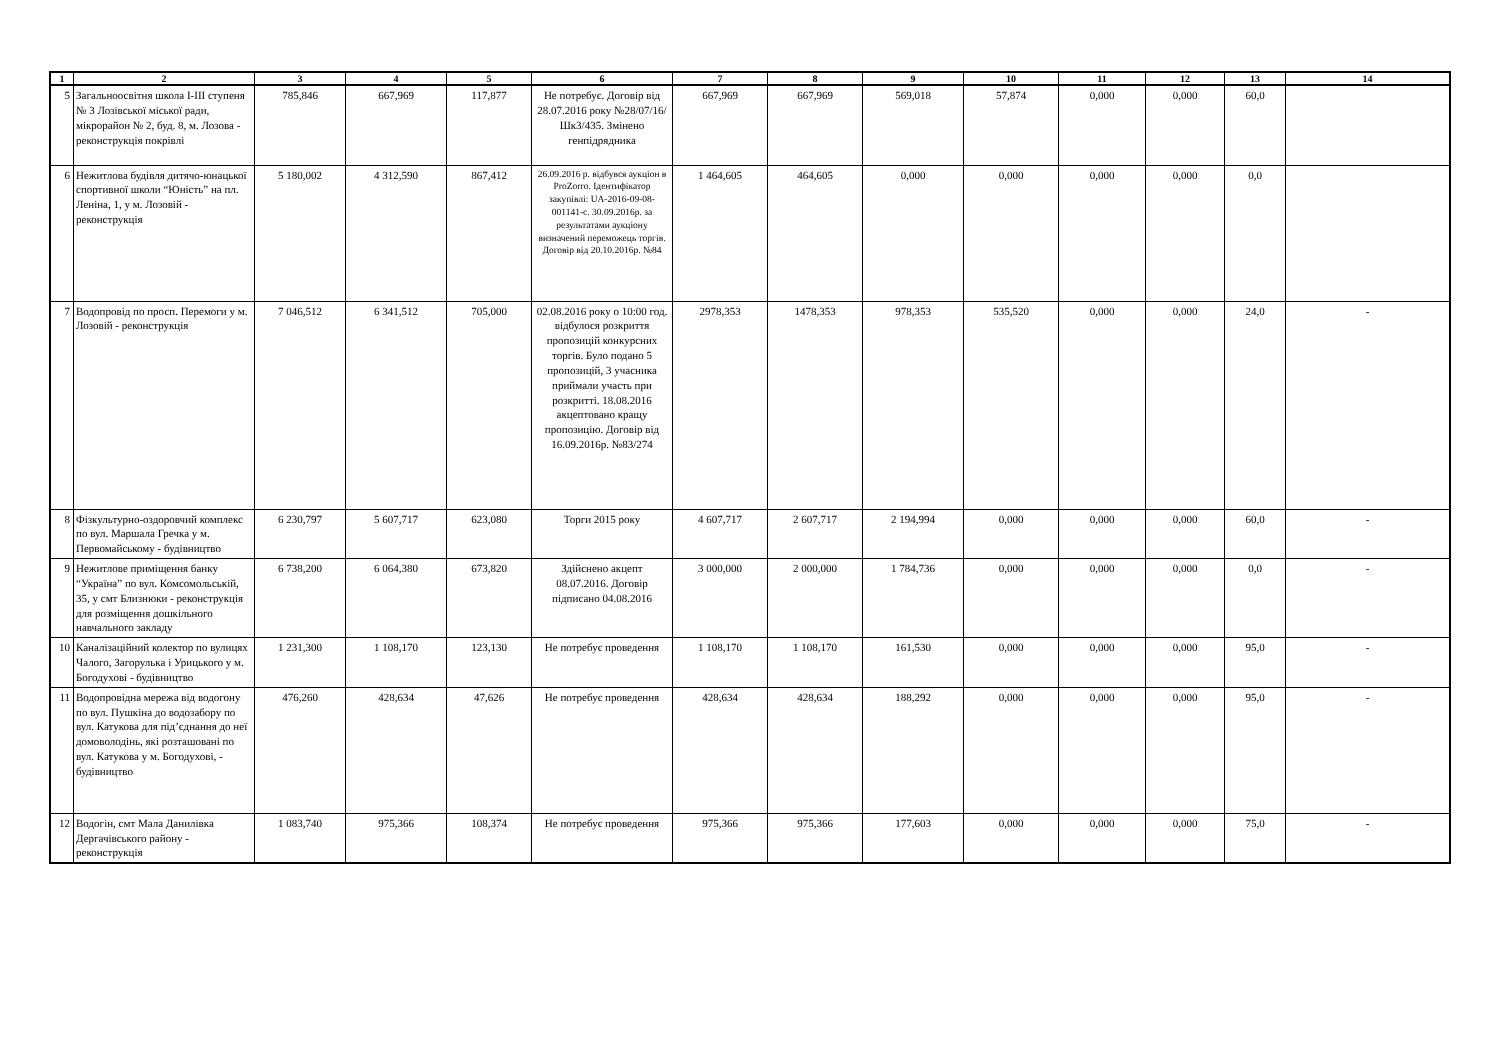| 1 | 2 | 3 | 4 | 5 | 6 | 7 | 8 | 9 | 10 | 11 | 12 | 13 | 14 |
| --- | --- | --- | --- | --- | --- | --- | --- | --- | --- | --- | --- | --- | --- |
| 5 | Загальноосвітня школа І-ІІІ ступеня № 3 Лозівської міської ради, мікрорайон № 2, буд. 8, м. Лозова - реконструкція покрівлі | 785,846 | 667,969 | 117,877 | Не потребує. Договір від 28.07.2016 року №28/07/16/Шк3/435. Змінено генпідрядника | 667,969 | 667,969 | 569,018 | 57,874 | 0,000 | 0,000 | 60,0 | |
| 6 | Нежитлова будівля дитячо-юнацької спортивної школи “Юність” на пл. Леніна, 1, у м. Лозовій - реконструкція | 5 180,002 | 4 312,590 | 867,412 | 26.09.2016 р. відбувся аукціон в ProZorro. Ідентифікатор закупівлі: UA-2016-09-08-001141-c. 30.09.2016р. за результатами аукціону визначений переможець торгів. Договір від 20.10.2016р. №84 | 1 464,605 | 464,605 | 0,000 | 0,000 | 0,000 | 0,000 | 0,0 | |
| 7 | Водопровід по просп. Перемоги у м. Лозовій - реконструкція | 7 046,512 | 6 341,512 | 705,000 | 02.08.2016 року о 10:00 год. відбулося розкриття пропозицій конкурсних торгів. Було подано 5 пропозицій, 3 учасника приймали участь при розкритті. 18.08.2016 акцептовано кращу пропозицію. Договір від 16.09.2016р. №83/274 | 2978,353 | 1478,353 | 978,353 | 535,520 | 0,000 | 0,000 | 24,0 | - |
| 8 | Фізкультурно-оздоровчий комплекс по вул. Маршала Гречка у м. Первомайському - будівництво | 6 230,797 | 5 607,717 | 623,080 | Торги 2015 року | 4 607,717 | 2 607,717 | 2 194,994 | 0,000 | 0,000 | 0,000 | 60,0 | - |
| 9 | Нежитлове приміщення банку “Україна” по вул. Комсомольській, 35, у смт Близнюки - реконструкція для розміщення дошкільного навчального закладу | 6 738,200 | 6 064,380 | 673,820 | Здійснено акцепт 08.07.2016. Договір підписано 04.08.2016 | 3 000,000 | 2 000,000 | 1 784,736 | 0,000 | 0,000 | 0,000 | 0,0 | - |
| 10 | Каналізаційний колектор по вулицях Чалого, Загорулька і Урицького у м. Богодухові - будівництво | 1 231,300 | 1 108,170 | 123,130 | Не потребує проведення | 1 108,170 | 1 108,170 | 161,530 | 0,000 | 0,000 | 0,000 | 95,0 | - |
| 11 | Водопровідна мережа від водогону по вул. Пушкіна до водозабору по вул. Катукова для під’єднання до неї домоволодінь, які розташовані по вул. Катукова у м. Богодухові, - будівництво | 476,260 | 428,634 | 47,626 | Не потребує проведення | 428,634 | 428,634 | 188,292 | 0,000 | 0,000 | 0,000 | 95,0 | - |
| 12 | Водогін, смт Мала Данилівка Дергачівського району - реконструкція | 1 083,740 | 975,366 | 108,374 | Не потребує проведення | 975,366 | 975,366 | 177,603 | 0,000 | 0,000 | 0,000 | 75,0 | - |